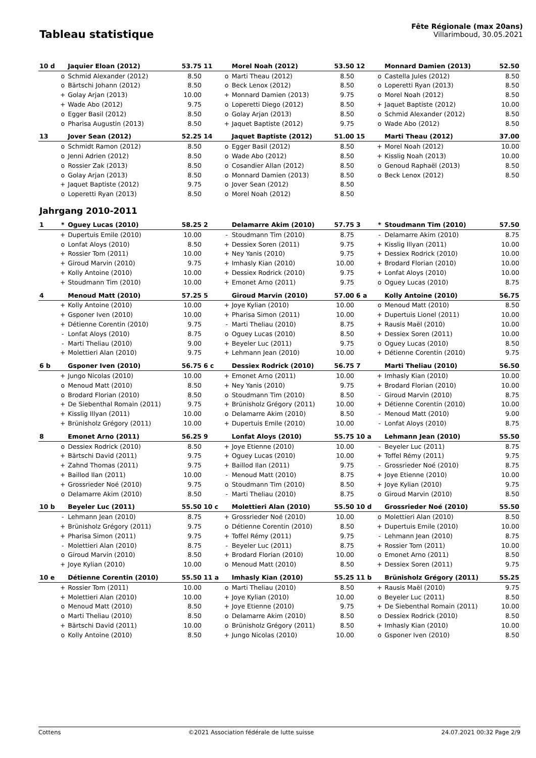Tableau statistique
Fête Régionale (max 20ans)
Villarimboud, 30.05.2021
| 10 d | | Jaquier Eloan (2012) | 53.75 | 11 | | Morel Noah (2012) | 53.50 | 12 | | Monnard Damien (2013) | 52.50 |
| | o | Schmid Alexander (2012) | 8.50 | | o | Marti Theau (2012) | 8.50 | | o | Castella Jules (2012) | 8.50 |
| | o | Bärtschi Johann (2012) | 8.50 | | o | Beck Lenox (2012) | 8.50 | | o | Loperetti Ryan (2013) | 8.50 |
| | + | Golay Arjan (2013) | 10.00 | | + | Monnard Damien (2013) | 9.75 | | o | Morel Noah (2012) | 8.50 |
| | + | Wade Abo (2012) | 9.75 | | o | Loperetti Diego (2012) | 8.50 | | + | Jaquet Baptiste (2012) | 10.00 |
| | o | Egger Basil (2012) | 8.50 | | o | Golay Arjan (2013) | 8.50 | | o | Schmid Alexander (2012) | 8.50 |
| | o | Pharisa Augustin (2013) | 8.50 | | + | Jaquet Baptiste (2012) | 9.75 | | o | Wade Abo (2012) | 8.50 |
| 13 | | Jover Sean (2012) | 52.25 | 14 | | Jaquet Baptiste (2012) | 51.00 | 15 | | Marti Theau (2012) | 37.00 |
| | o | Schmidt Ramon (2012) | 8.50 | | o | Egger Basil (2012) | 8.50 | | + | Morel Noah (2012) | 10.00 |
| | o | Jenni Adrien (2012) | 8.50 | | o | Wade Abo (2012) | 8.50 | | + | Kisslig Noah (2013) | 10.00 |
| | o | Rossier Zak (2013) | 8.50 | | o | Cosandier Allan (2012) | 8.50 | | o | Genoud Raphaël (2013) | 8.50 |
| | o | Golay Arjan (2013) | 8.50 | | o | Monnard Damien (2013) | 8.50 | | o | Beck Lenox (2012) | 8.50 |
| | + | Jaquet Baptiste (2012) | 9.75 | | o | Jover Sean (2012) | 8.50 | | | | |
| | o | Loperetti Ryan (2013) | 8.50 | | o | Morel Noah (2012) | 8.50 | | | | |
| Jahrgang 2010-2011 | | | | | | | | | | | |
| 1 | * | Oguey Lucas (2010) | 58.25 | 2 | | Delamarre Akim (2010) | 57.75 | 3 | * | Stoudmann Tim (2010) | 57.50 |
| | + | Dupertuis Emile (2010) | 10.00 | | - | Stoudmann Tim (2010) | 8.75 | | - | Delamarre Akim (2010) | 8.75 |
| | o | Lonfat Aloys (2010) | 8.50 | | + | Dessiex Soren (2011) | 9.75 | | + | Kisslig Illyan (2011) | 10.00 |
| | + | Rossier Tom (2011) | 10.00 | | + | Ney Yanis (2010) | 9.75 | | + | Dessiex Rodrick (2010) | 10.00 |
| | + | Giroud Marvin (2010) | 9.75 | | + | Imhasly Kian (2010) | 10.00 | | + | Brodard Florian (2010) | 10.00 |
| | + | Kolly Antoine (2010) | 10.00 | | + | Dessiex Rodrick (2010) | 9.75 | | + | Lonfat Aloys (2010) | 10.00 |
| | + | Stoudmann Tim (2010) | 10.00 | | + | Emonet Arno (2011) | 9.75 | | o | Oguey Lucas (2010) | 8.75 |
| 4 | | Menoud Matt (2010) | 57.25 | 5 | | Giroud Marvin (2010) | 57.00 | 6 a | | Kolly Antoine (2010) | 56.75 |
| | + | Kolly Antoine (2010) | 10.00 | | + | Joye Kylian (2010) | 10.00 | | o | Menoud Matt (2010) | 8.50 |
| | + | Gsponer Iven (2010) | 10.00 | | + | Pharisa Simon (2011) | 10.00 | | + | Dupertuis Lionel (2011) | 10.00 |
| | + | Détienne Corentin (2010) | 9.75 | | - | Marti Theliau (2010) | 8.75 | | + | Rausis Maël (2010) | 10.00 |
| | - | Lonfat Aloys (2010) | 8.75 | | o | Oguey Lucas (2010) | 8.50 | | + | Dessiex Soren (2011) | 10.00 |
| | - | Marti Theliau (2010) | 9.00 | | + | Beyeler Luc (2011) | 9.75 | | o | Oguey Lucas (2010) | 8.50 |
| | + | Molettieri Alan (2010) | 9.75 | | + | Lehmann Jean (2010) | 10.00 | | + | Détienne Corentin (2010) | 9.75 |
| 6 b | | Gsponer Iven (2010) | 56.75 | 6 c | | Dessiex Rodrick (2010) | 56.75 | 7 | | Marti Theliau (2010) | 56.50 |
| | + | Jungo Nicolas (2010) | 10.00 | | + | Emonet Arno (2011) | 10.00 | | + | Imhasly Kian (2010) | 10.00 |
| | o | Menoud Matt (2010) | 8.50 | | + | Ney Yanis (2010) | 9.75 | | + | Brodard Florian (2010) | 10.00 |
| | o | Brodard Florian (2010) | 8.50 | | o | Stoudmann Tim (2010) | 8.50 | | - | Giroud Marvin (2010) | 8.75 |
| | + | De Siebenthal Romain (2011) | 9.75 | | + | Brünisholz Grégory (2011) | 10.00 | | + | Détienne Corentin (2010) | 10.00 |
| | + | Kisslig Illyan (2011) | 10.00 | | o | Delamarre Akim (2010) | 8.50 | | - | Menoud Matt (2010) | 9.00 |
| | + | Brünisholz Grégory (2011) | 10.00 | | + | Dupertuis Emile (2010) | 10.00 | | - | Lonfat Aloys (2010) | 8.75 |
| 8 | | Emonet Arno (2011) | 56.25 | 9 | | Lonfat Aloys (2010) | 55.75 | 10 a | | Lehmann Jean (2010) | 55.50 |
| | o | Dessiex Rodrick (2010) | 8.50 | | + | Joye Etienne (2010) | 10.00 | | - | Beyeler Luc (2011) | 8.75 |
| | + | Bärtschi David (2011) | 9.75 | | + | Oguey Lucas (2010) | 10.00 | | + | Toffel Rémy (2011) | 9.75 |
| | + | Zahnd Thomas (2011) | 9.75 | | + | Baillod Ilan (2011) | 9.75 | | - | Grossrieder Noé (2010) | 8.75 |
| | + | Baillod Ilan (2011) | 10.00 | | - | Menoud Matt (2010) | 8.75 | | + | Joye Etienne (2010) | 10.00 |
| | + | Grossrieder Noé (2010) | 9.75 | | o | Stoudmann Tim (2010) | 8.50 | | + | Joye Kylian (2010) | 9.75 |
| | o | Delamarre Akim (2010) | 8.50 | | - | Marti Theliau (2010) | 8.75 | | o | Giroud Marvin (2010) | 8.50 |
| 10 b | | Beyeler Luc (2011) | 55.50 | 10 c | | Molettieri Alan (2010) | 55.50 | 10 d | | Grossrieder Noé (2010) | 55.50 |
| | - | Lehmann Jean (2010) | 8.75 | | + | Grossrieder Noé (2010) | 10.00 | | o | Molettieri Alan (2010) | 8.50 |
| | + | Brünisholz Grégory (2011) | 9.75 | | o | Détienne Corentin (2010) | 8.50 | | + | Dupertuis Emile (2010) | 10.00 |
| | + | Pharisa Simon (2011) | 9.75 | | + | Toffel Rémy (2011) | 9.75 | | - | Lehmann Jean (2010) | 8.75 |
| | - | Molettieri Alan (2010) | 8.75 | | - | Beyeler Luc (2011) | 8.75 | | + | Rossier Tom (2011) | 10.00 |
| | o | Giroud Marvin (2010) | 8.50 | | + | Brodard Florian (2010) | 10.00 | | o | Emonet Arno (2011) | 8.50 |
| | + | Joye Kylian (2010) | 10.00 | | o | Menoud Matt (2010) | 8.50 | | + | Dessiex Soren (2011) | 9.75 |
| 10 e | | Détienne Corentin (2010) | 55.50 | 11 a | | Imhasly Kian (2010) | 55.25 | 11 b | | Brünisholz Grégory (2011) | 55.25 |
| | + | Rossier Tom (2011) | 10.00 | | o | Marti Theliau (2010) | 8.50 | | + | Rausis Maël (2010) | 9.75 |
| | + | Molettieri Alan (2010) | 10.00 | | + | Joye Kylian (2010) | 10.00 | | o | Beyeler Luc (2011) | 8.50 |
| | o | Menoud Matt (2010) | 8.50 | | + | Joye Etienne (2010) | 9.75 | | + | De Siebenthal Romain (2011) | 10.00 |
| | o | Marti Theliau (2010) | 8.50 | | o | Delamarre Akim (2010) | 8.50 | | o | Dessiex Rodrick (2010) | 8.50 |
| | + | Bärtschi David (2011) | 10.00 | | o | Brünisholz Grégory (2011) | 8.50 | | + | Imhasly Kian (2010) | 10.00 |
| | o | Kolly Antoine (2010) | 8.50 | | + | Jungo Nicolas (2010) | 10.00 | | o | Gsponer Iven (2010) | 8.50 |
Cottens ©2021 Association fédérale de lutte suisse 24.07.2021 00:32 Page 2/9